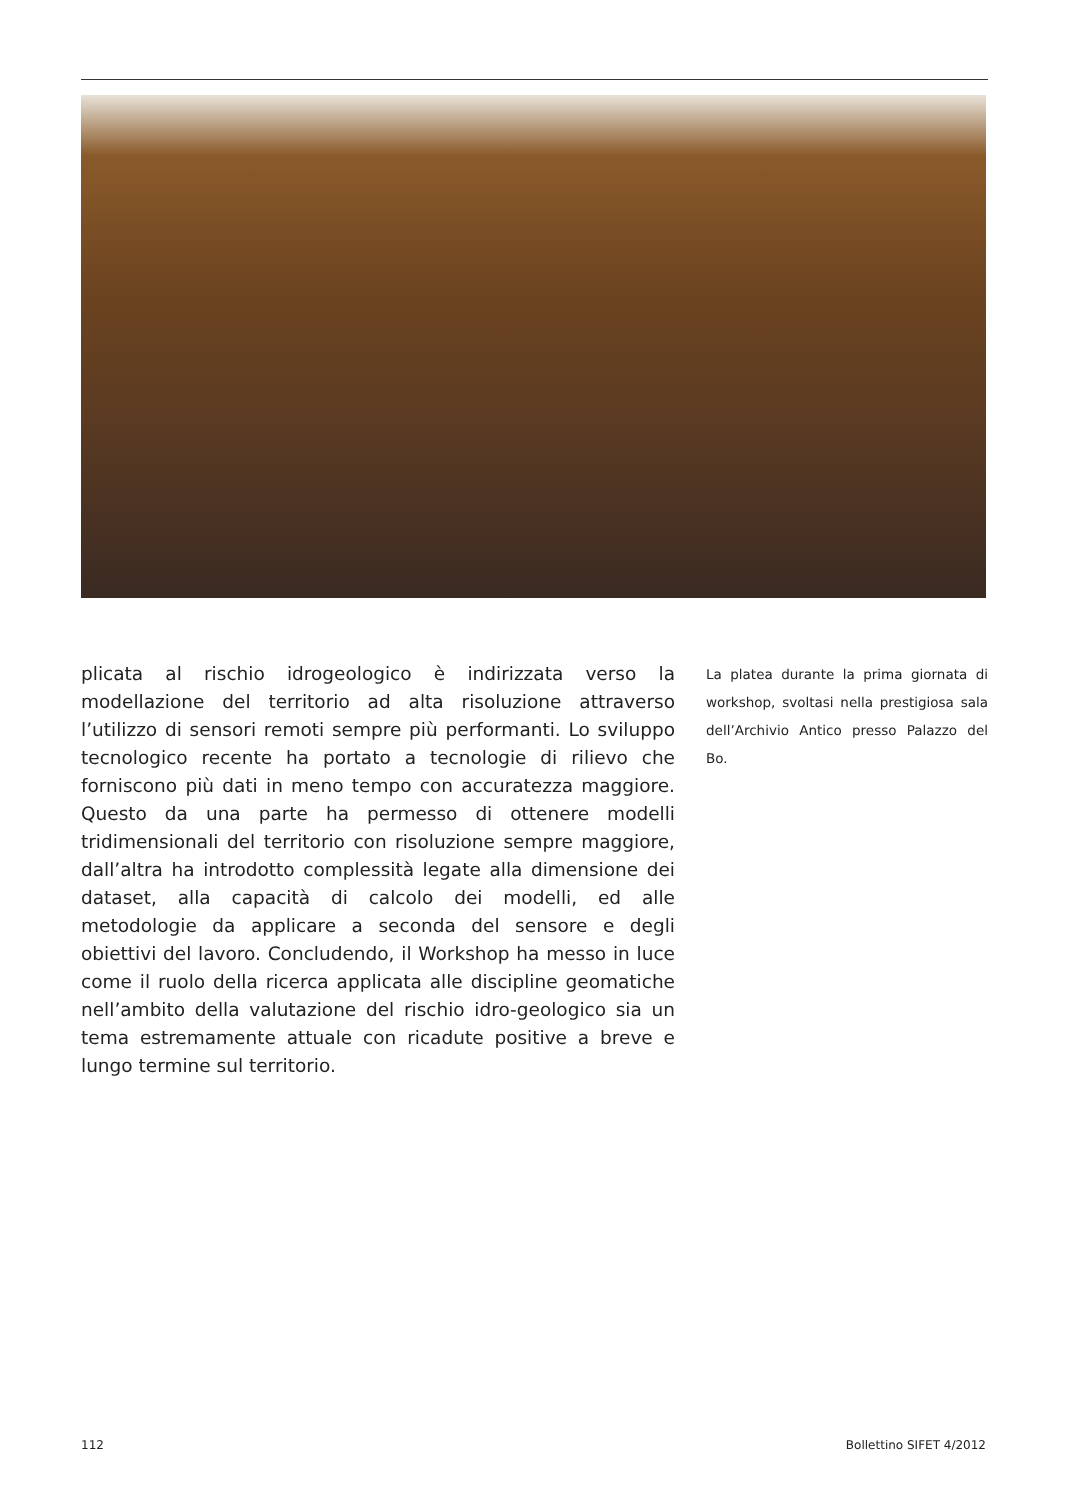plicata al rischio idrogeologico è indirizzata verso la modellazione del territorio ad alta risoluzione attraverso l’utilizzo di sensori remoti sempre più performanti. Lo sviluppo tecnologico recente ha portato a tecnologie di rilievo che forniscono più dati in meno tempo con accuratezza maggiore. Questo da una parte ha permesso di ottenere modelli tridimensionali del territorio con risoluzione sempre maggiore, dall’altra ha introdotto complessità legate alla dimensione dei dataset, alla capacità di calcolo dei modelli, ed alle metodologie da applicare a seconda del sensore e degli obiettivi del lavoro. Concludendo, il Workshop ha messo in luce come il ruolo della ricerca applicata alle discipline geomatiche nell’ambito della valutazione del rischio idro-geologico sia un tema estremamente attuale con ricadute positive a breve e lungo termine sul territorio.
La platea durante la prima giornata di workshop, svoltasi nella prestigiosa sala dell’Archivio Antico presso Palazzo del Bo.
112 Bollettino SIFET 4/2012